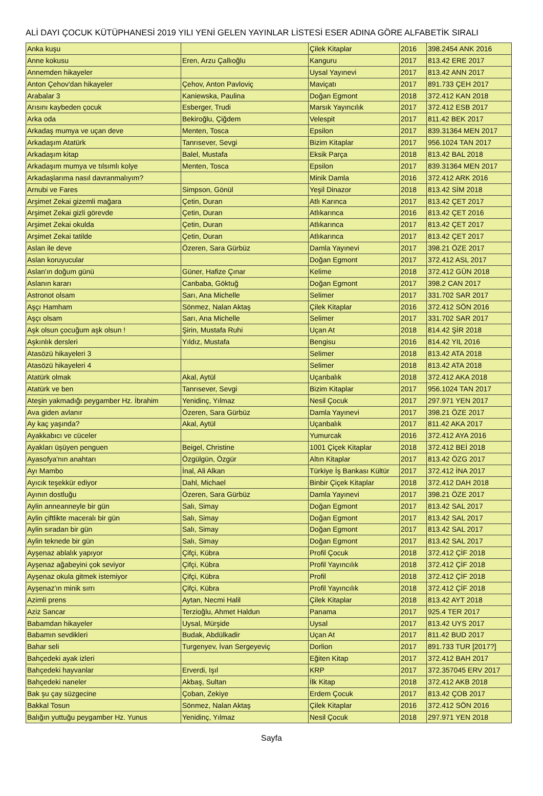ALİ DAYI ÇOCUK KÜTÜPHANESİ 2019 YILI YENİ GELEN YAYINLAR LİSTESİ ESER ADINA GÖRE ALFABETİK SIRALI
| Anka kuşu | | Çilek Kitaplar | 2016 | 398.2454 ANK 2016 |
| Anne kokusu | Eren, Arzu Çallıoğlu | Kanguru | 2017 | 813.42 ERE 2017 |
| Annemden hikayeler | | Uysal Yayınevi | 2017 | 813.42 ANN 2017 |
| Anton Çehov'dan hikayeler | Çehov, Anton Pavloviç | Maviçatı | 2017 | 891.733 ÇEH 2017 |
| Arabalar 3 | Kaniewska, Paulina | Doğan Egmont | 2018 | 372.412 KAN 2018 |
| Arısını kaybeden çocuk | Esberger, Trudi | Marsık Yayıncılık | 2017 | 372.412 ESB 2017 |
| Arka oda | Bekiroğlu, Çiğdem | Velespit | 2017 | 811.42 BEK 2017 |
| Arkadaş mumya ve uçan deve | Menten, Tosca | Epsilon | 2017 | 839.31364 MEN 2017 |
| Arkadaşım Atatürk | Tanrısever, Sevgi | Bizim Kitaplar | 2017 | 956.1024 TAN 2017 |
| Arkadaşım kitap | Balel, Mustafa | Eksik Parça | 2018 | 813.42 BAL 2018 |
| Arkadaşım mumya ve tılsımlı kolye | Menten, Tosca | Epsilon | 2017 | 839.31364 MEN 2017 |
| Arkadaşlarıma nasıl davranmalıyım? | | Minik Damla | 2016 | 372.412 ARK 2016 |
| Arnubi ve Fares | Simpson, Gönül | Yeşil Dinazor | 2018 | 813.42 SİM 2018 |
| Arşimet Zekai gizemli mağara | Çetin, Duran | Atlı Karınca | 2017 | 813.42 ÇET 2017 |
| Arşimet Zekai gizli görevde | Çetin, Duran | Atlıkarınca | 2016 | 813.42 ÇET 2016 |
| Arşimet Zekai okulda | Çetin, Duran | Atlıkarınca | 2017 | 813.42 ÇET 2017 |
| Arşimet Zekai tatilde | Çetin, Duran | Atlıkarınca | 2017 | 813.42 ÇET 2017 |
| Aslan ile deve | Özeren, Sara Gürbüz | Damla Yayınevi | 2017 | 398.21 ÖZE 2017 |
| Aslan koruyucular | | Doğan Egmont | 2017 | 372.412 ASL 2017 |
| Aslan'ın doğum günü | Güner, Hafize Çınar | Kelime | 2018 | 372.412 GÜN 2018 |
| Aslanın kararı | Canbaba, Göktuğ | Doğan Egmont | 2017 | 398.2 CAN 2017 |
| Astronot olsam | Sarı, Ana Michelle | Selimer | 2017 | 331.702 SAR 2017 |
| Aşçı Hamham | Sönmez, Nalan Aktaş | Çilek Kitaplar | 2016 | 372.412 SÖN 2016 |
| Aşçı olsam | Sarı, Ana Michelle | Selimer | 2017 | 331.702 SAR 2017 |
| Aşk olsun çocuğum aşk olsun ! | Şirin, Mustafa Ruhi | Uçan At | 2018 | 814.42 ŞİR 2018 |
| Aşkınlık dersleri | Yıldız, Mustafa | Bengisu | 2016 | 814.42 YIL 2016 |
| Atasözü hikayeleri 3 | | Selimer | 2018 | 813.42 ATA 2018 |
| Atasözü hikayeleri 4 | | Selimer | 2018 | 813.42 ATA 2018 |
| Atatürk olmak | Akal, Aytül | Uçanbalık | 2018 | 372.412 AKA 2018 |
| Atatürk ve ben | Tanrısever, Sevgi | Bizim Kitaplar | 2017 | 956.1024 TAN 2017 |
| Ateşin yakmadığı peygamber Hz. İbrahim | Yenidinç, Yılmaz | Nesil Çocuk | 2017 | 297.971 YEN 2017 |
| Ava giden avlanır | Özeren, Sara Gürbüz | Damla Yayınevi | 2017 | 398.21 ÖZE 2017 |
| Ay kaç yaşında? | Akal, Aytül | Uçanbalık | 2017 | 811.42 AKA 2017 |
| Ayakkabıcı ve cüceler | | Yumurcak | 2016 | 372.412 AYA 2016 |
| Ayakları üşüyen penguen | Beigel, Christine | 1001 Çiçek Kitaplar | 2018 | 372.412 BEİ 2018 |
| Ayasofya'nın anahtarı | Özgülgün, Özgür | Altın Kitaplar | 2017 | 813.42 ÖZG 2017 |
| Ayı Mambo | İnal, Ali Alkan | Türkiye İş Bankası Kültür | 2017 | 372.412 İNA 2017 |
| Ayıcık teşekkür ediyor | Dahl, Michael | Binbir Çiçek Kitaplar | 2018 | 372.412 DAH 2018 |
| Ayının dostluğu | Özeren, Sara Gürbüz | Damla Yayınevi | 2017 | 398.21 ÖZE 2017 |
| Aylin anneanneyle bir gün | Salı, Simay | Doğan Egmont | 2017 | 813.42 SAL 2017 |
| Aylin çiftlikte maceralı bir gün | Salı, Simay | Doğan Egmont | 2017 | 813.42 SAL 2017 |
| Aylin sıradan bir gün | Salı, Simay | Doğan Egmont | 2017 | 813.42 SAL 2017 |
| Aylin teknede bir gün | Salı, Simay | Doğan Egmont | 2017 | 813.42 SAL 2017 |
| Ayşenaz ablalık yapıyor | Çifçi, Kübra | Profil Çocuk | 2018 | 372.412 ÇİF 2018 |
| Ayşenaz ağabeyini çok seviyor | Çifçi, Kübra | Profil Yayıncılık | 2018 | 372.412 ÇİF 2018 |
| Ayşenaz okula gitmek istemiyor | Çifçi, Kübra | Profil | 2018 | 372.412 ÇİF 2018 |
| Ayşenaz'ın minik sırrı | Çifçi, Kübra | Profil Yayıncılık | 2018 | 372.412 ÇİF 2018 |
| Azimli prens | Aytan, Necmi Halil | Çilek Kitaplar | 2018 | 813.42 AYT 2018 |
| Aziz Sancar | Terzioğlu, Ahmet Haldun | Panama | 2017 | 925.4 TER 2017 |
| Babamdan hikayeler | Uysal, Mürşide | Uysal | 2017 | 813.42 UYS 2017 |
| Babamın sevdikleri | Budak, Abdülkadir | Uçan At | 2017 | 811.42 BUD 2017 |
| Bahar seli | Turgenyev, İvan Sergeyeviç | Dorlion | 2017 | 891.733 TUR [2017?] |
| Bahçedeki ayak izleri | | Eğiten Kitap | 2017 | 372.412 BAH 2017 |
| Bahçedeki hayvanlar | Erverdi, Işıl | KRP | 2017 | 372.357045 ERV 2017 |
| Bahçedeki naneler | Akbaş, Sultan | İlk Kitap | 2018 | 372.412 AKB 2018 |
| Bak şu çay süzgecine | Çoban, Zekiye | Erdem Çocuk | 2017 | 813.42 ÇOB 2017 |
| Bakkal Tosun | Sönmez, Nalan Aktaş | Çilek Kitaplar | 2016 | 372.412 SÖN 2016 |
| Balığın yuttuğu peygamber Hz. Yunus | Yenidinç, Yılmaz | Nesil Çocuk | 2018 | 297.971 YEN 2018 |
Sayfa